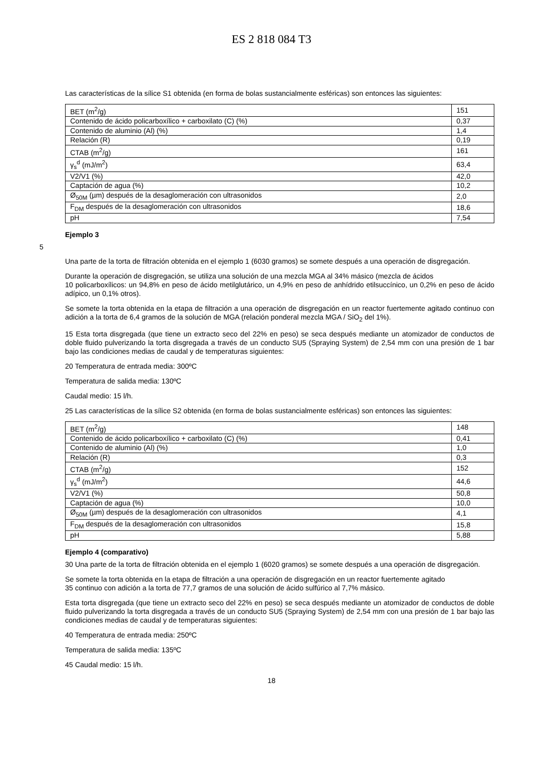ES 2 818 084 T3
Las características de la sílice S1 obtenida (en forma de bolas sustancialmente esféricas) son entonces las siguientes:
| BET (m<sup>2</sup>/g) | 151 |
| Contenido de ácido policarboxílico + carboxilato (C) (%) | 0,37 |
| Contenido de aluminio (Al) (%) | 1,4 |
| Relación (R) | 0,19 |
| CTAB (m<sup>2</sup>/g) | 161 |
| γ<sub>s</sub><sup>d</sup> (mJ/m<sup>2</sup>) | 63,4 |
| V2/V1 (%) | 42,0 |
| Captación de agua (%) | 10,2 |
| Ø<sub>50M</sub> (µm) después de la desaglomeración con ultrasonidos | 2,0 |
| F<sub>DM</sub> después de la desaglomeración con ultrasonidos | 18,6 |
| pH | 7,54 |
Ejemplo 3
5
Una parte de la torta de filtración obtenida en el ejemplo 1 (6030 gramos) se somete después a una operación de disgregación.
Durante la operación de disgregación, se utiliza una solución de una mezcla MGA al 34% másico (mezcla de ácidos
10 policarboxílicos: un 94,8% en peso de ácido metilglutárico, un 4,9% en peso de anhídrido etilsuccínico, un 0,2% en peso de ácido adípico, un 0,1% otros).
Se somete la torta obtenida en la etapa de filtración a una operación de disgregación en un reactor fuertemente agitado continuo con adición a la torta de 6,4 gramos de la solución de MGA (relación ponderal mezcla MGA / SiO<sub>2</sub> del 1%).
15 Esta torta disgregada (que tiene un extracto seco del 22% en peso) se seca después mediante un atomizador de conductos de doble fluido pulverizando la torta disgregada a través de un conducto SU5 (Spraying System) de 2,54 mm con una presión de 1 bar bajo las condiciones medias de caudal y de temperaturas siguientes:
20 Temperatura de entrada media: 300ºC
Temperatura de salida media: 130ºC
Caudal medio: 15 l/h.
25 Las características de la sílice S2 obtenida (en forma de bolas sustancialmente esféricas) son entonces las siguientes:
| BET (m<sup>2</sup>/g) | 148 |
| Contenido de ácido policarboxílico + carboxilato (C) (%) | 0,41 |
| Contenido de aluminio (Al) (%) | 1,0 |
| Relación (R) | 0,3 |
| CTAB (m<sup>2</sup>/g) | 152 |
| γ<sub>s</sub><sup>d</sup> (mJ/m<sup>2</sup>) | 44,6 |
| V2/V1 (%) | 50,8 |
| Captación de agua (%) | 10,0 |
| Ø<sub>50M</sub> (µm) después de la desaglomeración con ultrasonidos | 4,1 |
| F<sub>DM</sub> después de la desaglomeración con ultrasonidos | 15,8 |
| pH | 5,88 |
Ejemplo 4 (comparativo)
30 Una parte de la torta de filtración obtenida en el ejemplo 1 (6020 gramos) se somete después a una operación de disgregación.
Se somete la torta obtenida en la etapa de filtración a una operación de disgregación en un reactor fuertemente agitado
35 continuo con adición a la torta de 77,7 gramos de una solución de ácido sulfúrico al 7,7% másico.
Esta torta disgregada (que tiene un extracto seco del 22% en peso) se seca después mediante un atomizador de conductos de doble fluido pulverizando la torta disgregada a través de un conducto SU5 (Spraying System) de 2,54 mm con una presión de 1 bar bajo las condiciones medias de caudal y de temperaturas siguientes:
40 Temperatura de entrada media: 250ºC
Temperatura de salida media: 135ºC
45 Caudal medio: 15 l/h.
18